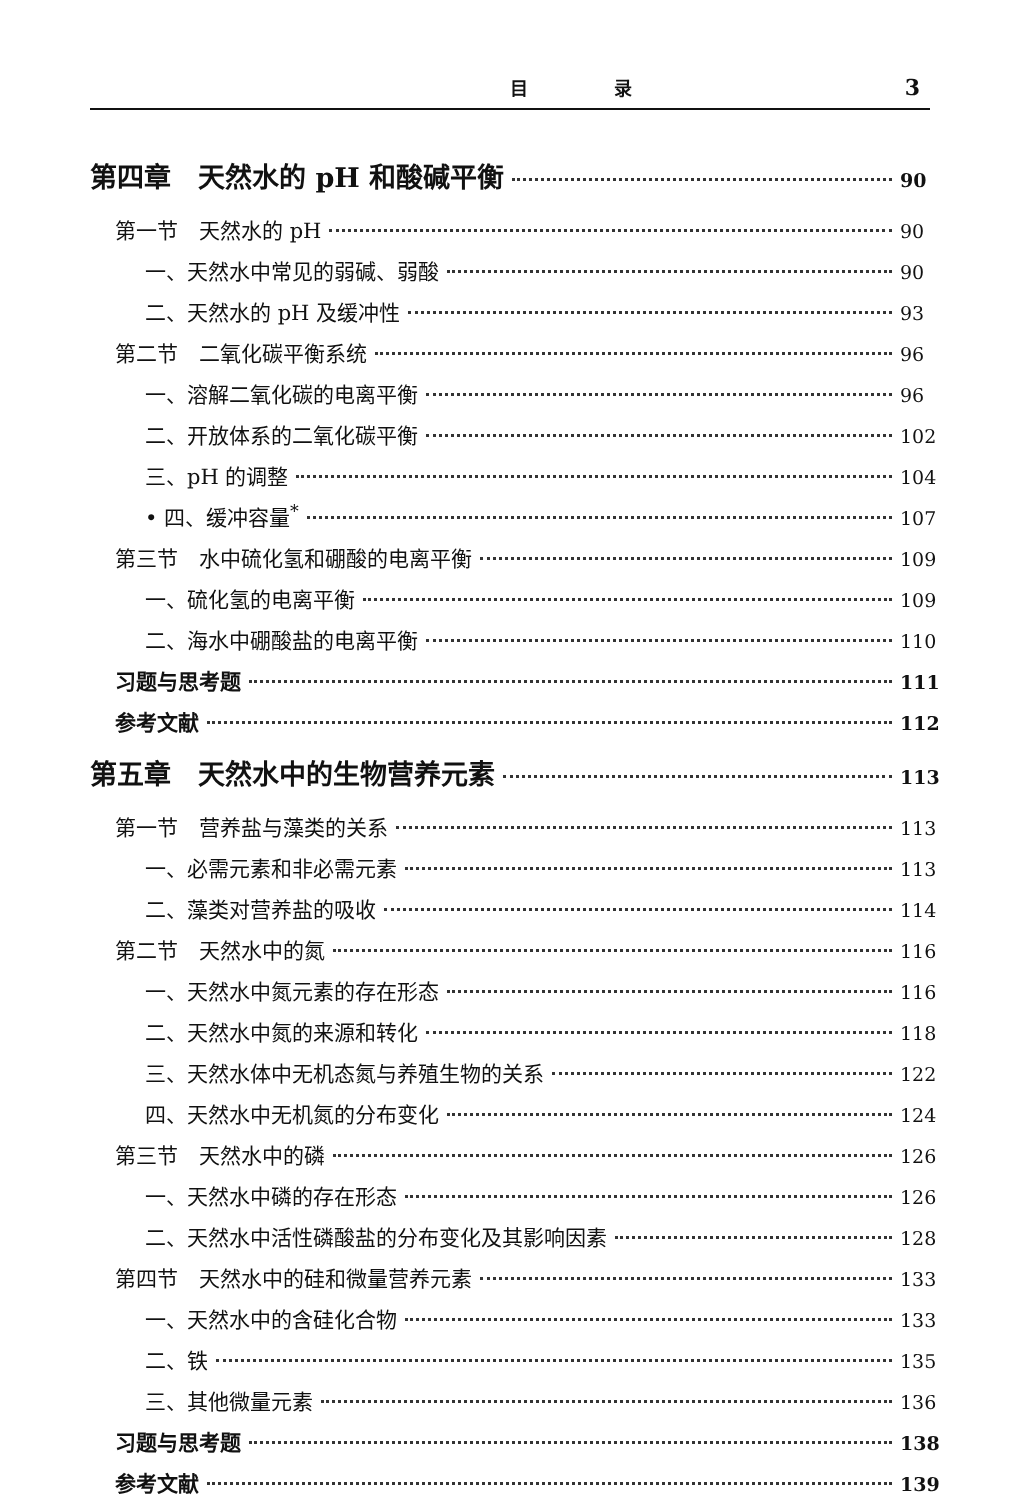目 录 3
第四章　天然水的 pH 和酸碱平衡 90
第一节　天然水的 pH 90
一、天然水中常见的弱碱、弱酸 90
二、天然水的 pH 及缓冲性 93
第二节　二氧化碳平衡系统 96
一、溶解二氧化碳的电离平衡 96
二、开放体系的二氧化碳平衡 102
三、pH 的调整 104
• 四、缓冲容量<sup>*</sup> 107
第三节　水中硫化氢和硼酸的电离平衡 109
一、硫化氢的电离平衡 109
二、海水中硼酸盐的电离平衡 110
习题与思考题 111
参考文献 112
第五章　天然水中的生物营养元素 113
第一节　营养盐与藻类的关系 113
一、必需元素和非必需元素 113
二、藻类对营养盐的吸收 114
第二节　天然水中的氮 116
一、天然水中氮元素的存在形态 116
二、天然水中氮的来源和转化 118
三、天然水体中无机态氮与养殖生物的关系 122
四、天然水中无机氮的分布变化 124
第三节　天然水中的磷 126
一、天然水中磷的存在形态 126
二、天然水中活性磷酸盐的分布变化及其影响因素 128
第四节　天然水中的硅和微量营养元素 133
一、天然水中的含硅化合物 133
二、铁 135
三、其他微量元素 136
习题与思考题 138
参考文献 139